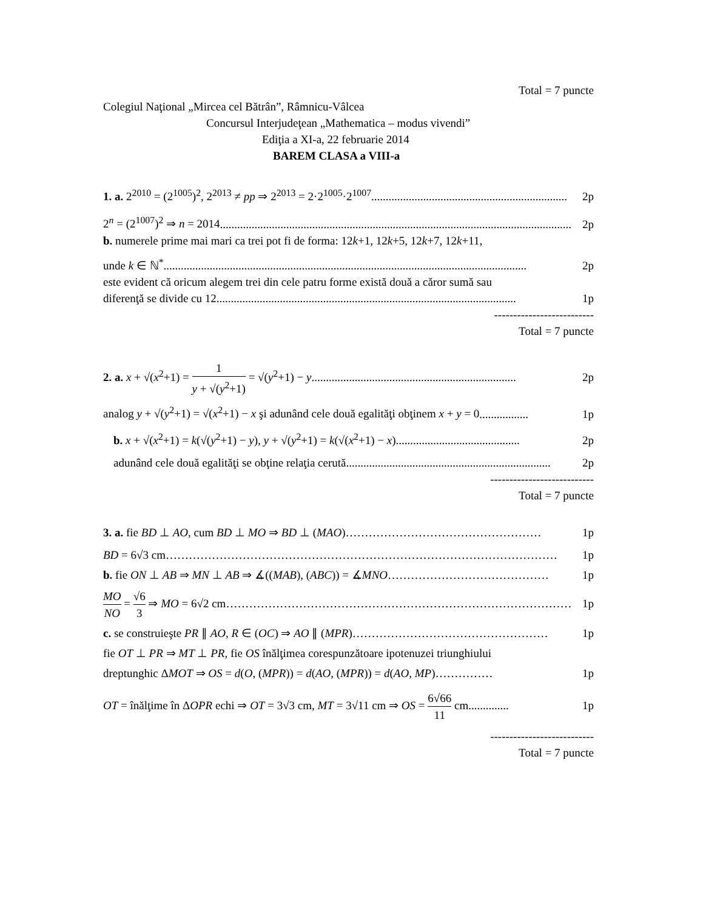Total = 7 puncte
Colegiul Naţional „Mircea cel Bătrân”, Râmnicu-Vâlcea
Concursul Interjudeţean „Mathematica – modus vivendi”
Ediţia a XI-a, 22 februarie 2014
BAREM CLASA a VIII-a
1. a. 2<sup>2010</sup> = (2<sup>1005</sup>)<sup>2</sup>, 2<sup>2013</sup> ≠ pp ⇒ 2<sup>2013</sup> = 2·2<sup>1005</sup>·2<sup>1007</sup>.................................................................... 2p
2<sup>n</sup> = (2<sup>1007</sup>)<sup>2</sup> ⇒ n = 2014 .......................................................................................................................... 2p
b. numerele prime mai mari ca trei pot fi de forma: 12k+1, 12k+5, 12k+7, 12k+11,
unde k ∈ ℕ<sup>*</sup> .............................................................................................................................. 2p
este evident că oricum alegem trei din cele patru forme există două a căror sumă sau
diferenţă se divide cu 12........................................................................................................ 1p
--------------------------
Total = 7 puncte
2. a. x + √(x<sup>2</sup>+1) = 1 y + √(y<sup>2</sup>+1) = √(y<sup>2</sup>+1) − y ....................................................................... 2p
analog y + √(y<sup>2</sup>+1) = √(x<sup>2</sup>+1) − x şi adunând cele două egalităţi obţinem x + y = 0................. 1p
b. x + √(x<sup>2</sup>+1) = k(√(y<sup>2</sup>+1) − y), y + √(y<sup>2</sup>+1) = k(√(x<sup>2</sup>+1) − x) ........................................... 2p
adunând cele două egalităţi se obţine relaţia cerută....................................................................... 2p
---------------------------
Total = 7 puncte
3. a. fie BD ⊥ AO, cum BD ⊥ MO ⇒ BD ⊥ (MAO) …………………………………………… 1p
BD = 6√3 cm ………………………………………………………………………………………… 1p
b. fie ON ⊥ AB ⇒ MN ⊥ AB ⇒ ∡((MAB), (ABC)) = ∡MNO …………………………………… 1p
MO NO = √6 3 ⇒ MO = 6√2 cm ……………………………………………………………………………… 1p
c. se construieşte PR ∥ AO, R ∈ (OC) ⇒ AO ∥ (MPR) …………………………………………… 1p
fie OT ⊥ PR ⇒ MT ⊥ PR, fie OS înălţimea corespunzătoare ipotenuzei triunghiului
dreptunghic ΔMOT ⇒ OS = d(O, (MPR)) = d(AO, (MPR)) = d(AO, MP) …………… 1p
OT = înălţime în ΔOPR echi ⇒ OT = 3√3 cm, MT = 3√11 cm ⇒ OS = 6√66 11 cm.............. 1p
---------------------------
Total = 7 puncte